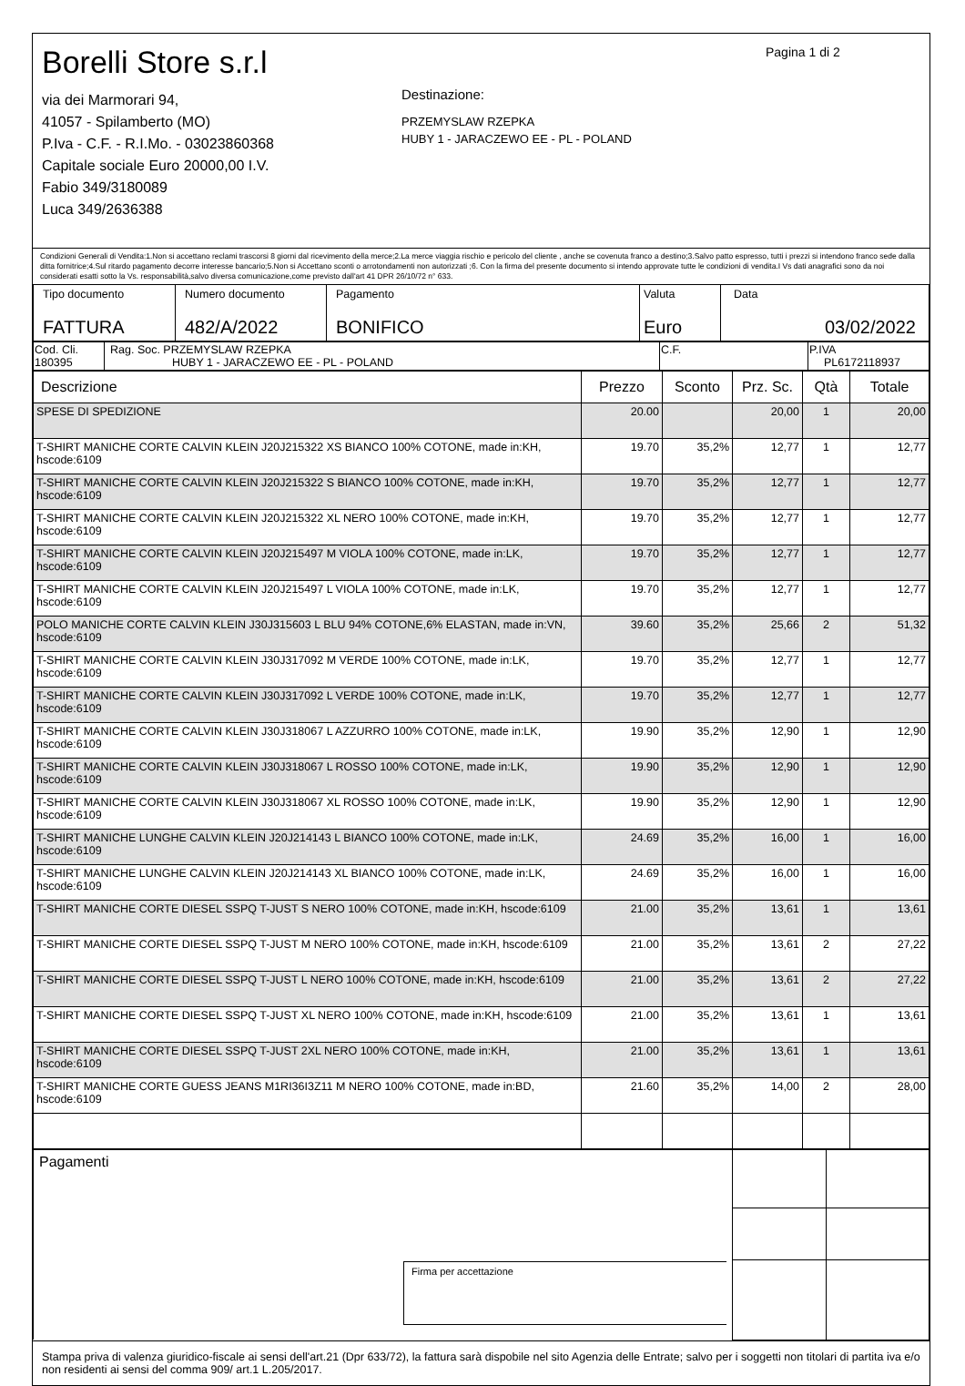Borelli Store s.r.l
via dei Marmorari 94,
41057 - Spilamberto (MO)
P.Iva - C.F. - R.I.Mo. - 03023860368
Capitale sociale Euro 20000,00 I.V.
Fabio 349/3180089
Luca 349/2636388
Destinazione:
PRZEMYSLAW RZEPKA
HUBY 1 - JARACZEWO EE - PL - POLAND
Pagina 1 di 2
Condizioni Generali di Vendita:1.Non si accettano reclami trascorsi 8 giorni dal ricevimento della merce;2.La merce viaggia rischio e pericolo del cliente , anche se covenuta franco a destino;3.Salvo patto espresso, tutti i prezzi si intendono franco sede dalla ditta fornitrice;4.Sul ritardo pagamento decorre interesse bancario;5.Non si Accettano sconti o arrotondamenti non autorizzati ;6. Con la firma del presente documento si intendo approvate tutte le condizioni di vendita.I Vs dati anagrafici sono da noi considerati esatti sotto la Vs. responsabilità,salvo diversa comunicazione,come previsto dall'art 41 DPR 26/10/72 n° 633.
| Tipo documento FATTURA | Numero documento 482/A/2022 | Pagamento BONIFICO | Valuta Euro | Data 03/02/2022 |
| Cod. Cli. 180395 | Rag. Soc. PRZEMYSLAW RZEPKA HUBY 1 - JARACZEWO EE - PL - POLAND | C.F. | P.IVA PL6172118937 |
| Descrizione | Prezzo | Sconto | Prz. Sc. | Qtà | Totale |
| --- | --- | --- | --- | --- | --- |
| SPESE DI SPEDIZIONE | 20.00 | | 20,00 | 1 | 20,00 |
| T-SHIRT MANICHE CORTE CALVIN KLEIN J20J215322 XS BIANCO 100% COTONE, made in:KH, hscode:6109 | 19.70 | 35,2% | 12,77 | 1 | 12,77 |
| T-SHIRT MANICHE CORTE CALVIN KLEIN J20J215322 S BIANCO 100% COTONE, made in:KH, hscode:6109 | 19.70 | 35,2% | 12,77 | 1 | 12,77 |
| T-SHIRT MANICHE CORTE CALVIN KLEIN J20J215322 XL NERO 100% COTONE, made in:KH, hscode:6109 | 19.70 | 35,2% | 12,77 | 1 | 12,77 |
| T-SHIRT MANICHE CORTE CALVIN KLEIN J20J215497 M VIOLA 100% COTONE, made in:LK, hscode:6109 | 19.70 | 35,2% | 12,77 | 1 | 12,77 |
| T-SHIRT MANICHE CORTE CALVIN KLEIN J20J215497 L VIOLA 100% COTONE, made in:LK, hscode:6109 | 19.70 | 35,2% | 12,77 | 1 | 12,77 |
| POLO MANICHE CORTE CALVIN KLEIN J30J315603 L BLU 94% COTONE,6% ELASTAN, made in:VN, hscode:6109 | 39.60 | 35,2% | 25,66 | 2 | 51,32 |
| T-SHIRT MANICHE CORTE CALVIN KLEIN J30J317092 M VERDE 100% COTONE, made in:LK, hscode:6109 | 19.70 | 35,2% | 12,77 | 1 | 12,77 |
| T-SHIRT MANICHE CORTE CALVIN KLEIN J30J317092 L VERDE 100% COTONE, made in:LK, hscode:6109 | 19.70 | 35,2% | 12,77 | 1 | 12,77 |
| T-SHIRT MANICHE CORTE CALVIN KLEIN J30J318067 L AZZURRO 100% COTONE, made in:LK, hscode:6109 | 19.90 | 35,2% | 12,90 | 1 | 12,90 |
| T-SHIRT MANICHE CORTE CALVIN KLEIN J30J318067 L ROSSO 100% COTONE, made in:LK, hscode:6109 | 19.90 | 35,2% | 12,90 | 1 | 12,90 |
| T-SHIRT MANICHE CORTE CALVIN KLEIN J30J318067 XL ROSSO 100% COTONE, made in:LK, hscode:6109 | 19.90 | 35,2% | 12,90 | 1 | 12,90 |
| T-SHIRT MANICHE LUNGHE CALVIN KLEIN J20J214143 L BIANCO 100% COTONE, made in:LK, hscode:6109 | 24.69 | 35,2% | 16,00 | 1 | 16,00 |
| T-SHIRT MANICHE LUNGHE CALVIN KLEIN J20J214143 XL BIANCO 100% COTONE, made in:LK, hscode:6109 | 24.69 | 35,2% | 16,00 | 1 | 16,00 |
| T-SHIRT MANICHE CORTE DIESEL SSPQ T-JUST S NERO 100% COTONE, made in:KH, hscode:6109 | 21.00 | 35,2% | 13,61 | 1 | 13,61 |
| T-SHIRT MANICHE CORTE DIESEL SSPQ T-JUST M NERO 100% COTONE, made in:KH, hscode:6109 | 21.00 | 35,2% | 13,61 | 2 | 27,22 |
| T-SHIRT MANICHE CORTE DIESEL SSPQ T-JUST L NERO 100% COTONE, made in:KH, hscode:6109 | 21.00 | 35,2% | 13,61 | 2 | 27,22 |
| T-SHIRT MANICHE CORTE DIESEL SSPQ T-JUST XL NERO 100% COTONE, made in:KH, hscode:6109 | 21.00 | 35,2% | 13,61 | 1 | 13,61 |
| T-SHIRT MANICHE CORTE DIESEL SSPQ T-JUST 2XL NERO 100% COTONE, made in:KH, hscode:6109 | 21.00 | 35,2% | 13,61 | 1 | 13,61 |
| T-SHIRT MANICHE CORTE GUESS JEANS M1RI36I3Z11 M NERO 100% COTONE, made in:BD, hscode:6109 | 21.60 | 35,2% | 14,00 | 2 | 28,00 |
| Pagamenti Firma per accettazione | | |
Stampa priva di valenza giuridico-fiscale ai sensi dell'art.21 (Dpr 633/72), la fattura sarà dispobile nel sito Agenzia delle Entrate; salvo per i soggetti non titolari di partita iva e/o non residenti ai sensi del comma 909/ art.1 L.205/2017.